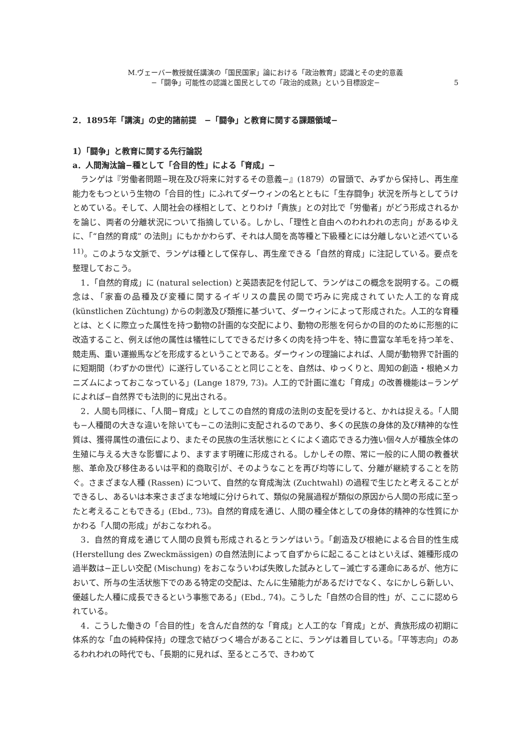M.ヴェーバー教授就任講演の「国民国家」論における「政治教育」認識とその史的意義
−「闘争」可能性の認識と国民としての「政治的成熟」という目標設定−
5
2．1895年「講演」の史的諸前提　−「闘争」と教育に関する課題領域−
1）「闘争」と教育に関する先行論説
a．人間淘汰論−種として「合目的性」による「育成」−
ランゲは『労働者問題−現在及び将来に対するその意義−』(1879）の冒頭で、みずから保持し、再生産能力をもつという生物の「合目的性」にふれてダーウィンの名とともに「生存闘争」状況を所与としてうけとめている。そして、人間社会の様相として、とりわけ「貴族」との対比で「労働者」がどう形成されるかを論じ、両者の分離状況について指摘している。しかし、「理性と自由へのわれわれの志向」があるゆえに、「“自然的育成” の法則」にもかかわらず、それは人間を高等種と下級種とには分離しないと述べている<sup>11)</sup>。このような文脈で、ランゲは種として保存し、再生産できる「自然的育成」に注記している。要点を整理しておこう。
1．「自然的育成」に (natural selection) と英語表記を付記して、ランゲはこの概念を説明する。この概念は、「家畜の品種及び変種に関するイギリスの農民の間で巧みに完成されていた人工的な育成 (künstlichen Züchtung) からの刺激及び類推に基づいて、ダーウィンによって形成された。人工的な育種とは、とくに際立った属性を持つ動物の計画的な交配により、動物の形態を何らかの目的のために形態的に改造すること、例えば他の属性は犠牲にしてできるだけ多くの肉を持つ牛を、特に豊富な羊毛を持つ羊を、競走馬、重い運搬馬などを形成するということである。ダーウィンの理論によれば、人間が動物界で計画的に短期間（わずかの世代）に遂行していることと同じことを、自然は、ゆっくりと、周知の創造・根絶メカニズムによっておこなっている」(Lange 1879, 73)。人工的で計画に進む「育成」の改善機能は−ランゲによれば−自然界でも法則的に見出される。
2．人間も同様に、「人間−育成」としてこの自然的育成の法則の支配を受けると、かれは捉える。「人間も−人種間の大きな違いを除いても−この法則に支配されるのであり、多くの民族の身体的及び精神的な性質は、獲得属性の遺伝により、またその民族の生活状態にとくによく適応できる力強い個々人が種族全体の生殖に与える大きな影響により、ますます明確に形成される。しかしその際、常に一般的に人間の教養状態、革命及び移住あるいは平和的商取引が、そのようなことを再び均等にして、分離が継続することを防ぐ。さまざまな人種 (Rassen) について、自然的な育成淘汰 (Zuchtwahl) の過程で生じたと考えることができるし、あるいは本来さまざまな地域に分けられて、類似の発展過程が類似の原因から人間の形成に至ったと考えることもできる」(Ebd., 73)。自然的育成を通じ、人間の種全体としての身体的精神的な性質にかかわる「人間の形成」がおこなわれる。
3．自然的育成を通じて人間の良質も形成されるとランゲはいう。「創造及び根絶による合目的性生成 (Herstellung des Zweckmässigen) の自然法則によって自ずからに起こることはといえば、雑種形成の過半数は−正しい交配 (Mischung) をおこなういわば失敗した試みとして−滅亡する運命にあるが、他方において、所与の生活状態下でのある特定の交配は、たんに生殖能力があるだけでなく、なにかしら新しい、優越した人種に成長できるという事態である」(Ebd., 74)。こうした「自然の合目的性」が、ここに認められている。
4．こうした働きの「合目的性」を含んだ自然的な「育成」と人工的な「育成」とが、貴族形成の初期に体系的な「血の純粋保持」の理念で結びつく場合があることに、ランゲは着目している。「平等志向」のあるわれわれの時代でも、「長期的に見れば、至るところで、きわめて